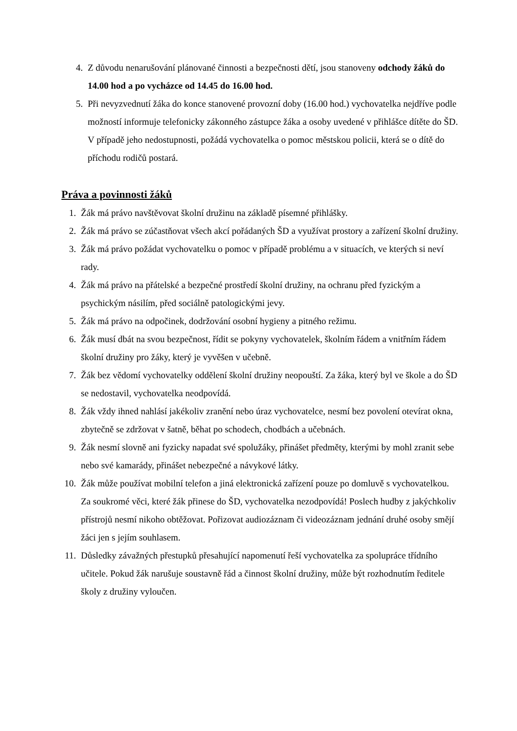4. Z důvodu nenarušování plánované činnosti a bezpečnosti dětí, jsou stanoveny odchody žáků do 14.00 hod a po vycházce od 14.45 do 16.00 hod.
5. Při nevyzvednutí žáka do konce stanovené provozní doby (16.00 hod.) vychovatelka nejdříve podle možností informuje telefonicky zákonného zástupce žáka a osoby uvedené v přihlášce dítěte do ŠD. V případě jeho nedostupnosti, požádá vychovatelka o pomoc městskou policii, která se o dítě do příchodu rodičů postará.
Práva a povinnosti žáků
1. Žák má právo navštěvovat školní družinu na základě písemné přihlášky.
2. Žák má právo se zúčastňovat všech akcí pořádaných ŠD a využívat prostory a zařízení školní družiny.
3. Žák má právo požádat vychovatelku o pomoc v případě problému a v situacích, ve kterých si neví rady.
4. Žák má právo na přátelské a bezpečné prostředí školní družiny, na ochranu před fyzickým a psychickým násilím, před sociálně patologickými jevy.
5. Žák má právo na odpočinek, dodržování osobní hygieny a pitného režimu.
6. Žák musí dbát na svou bezpečnost, řídit se pokyny vychovatelek, školním řádem a vnitřním řádem školní družiny pro žáky, který je vyvěšen v učebně.
7. Žák bez vědomí vychovatelky oddělení školní družiny neopouští. Za žáka, který byl ve škole a do ŠD se nedostavil, vychovatelka neodpovídá.
8. Žák vždy ihned nahlásí jakékoliv zranění nebo úraz vychovatelce, nesmí bez povolení otevírat okna, zbytečně se zdržovat v šatně, běhat po schodech, chodbách a učebnách.
9. Žák nesmí slovně ani fyzicky napadat své spolužáky, přinášet předměty, kterými by mohl zranit sebe nebo své kamarády, přinášet nebezpečné a návykové látky.
10. Žák může používat mobilní telefon a jiná elektronická zařízení pouze po domluvě s vychovatelkou. Za soukromé věci, které žák přinese do ŠD, vychovatelka nezodpovídá! Poslech hudby z jakýchkoliv přístrojů nesmí nikoho obtěžovat. Pořizovat audiozáznam či videozáznam jednání druhé osoby smějí žáci jen s jejím souhlasem.
11. Důsledky závažných přestupků přesahující napomenutí řeší vychovatelka za spolupráce třídního učitele. Pokud žák narušuje soustavně řád a činnost školní družiny, může být rozhodnutím ředitele školy z družiny vyloučen.